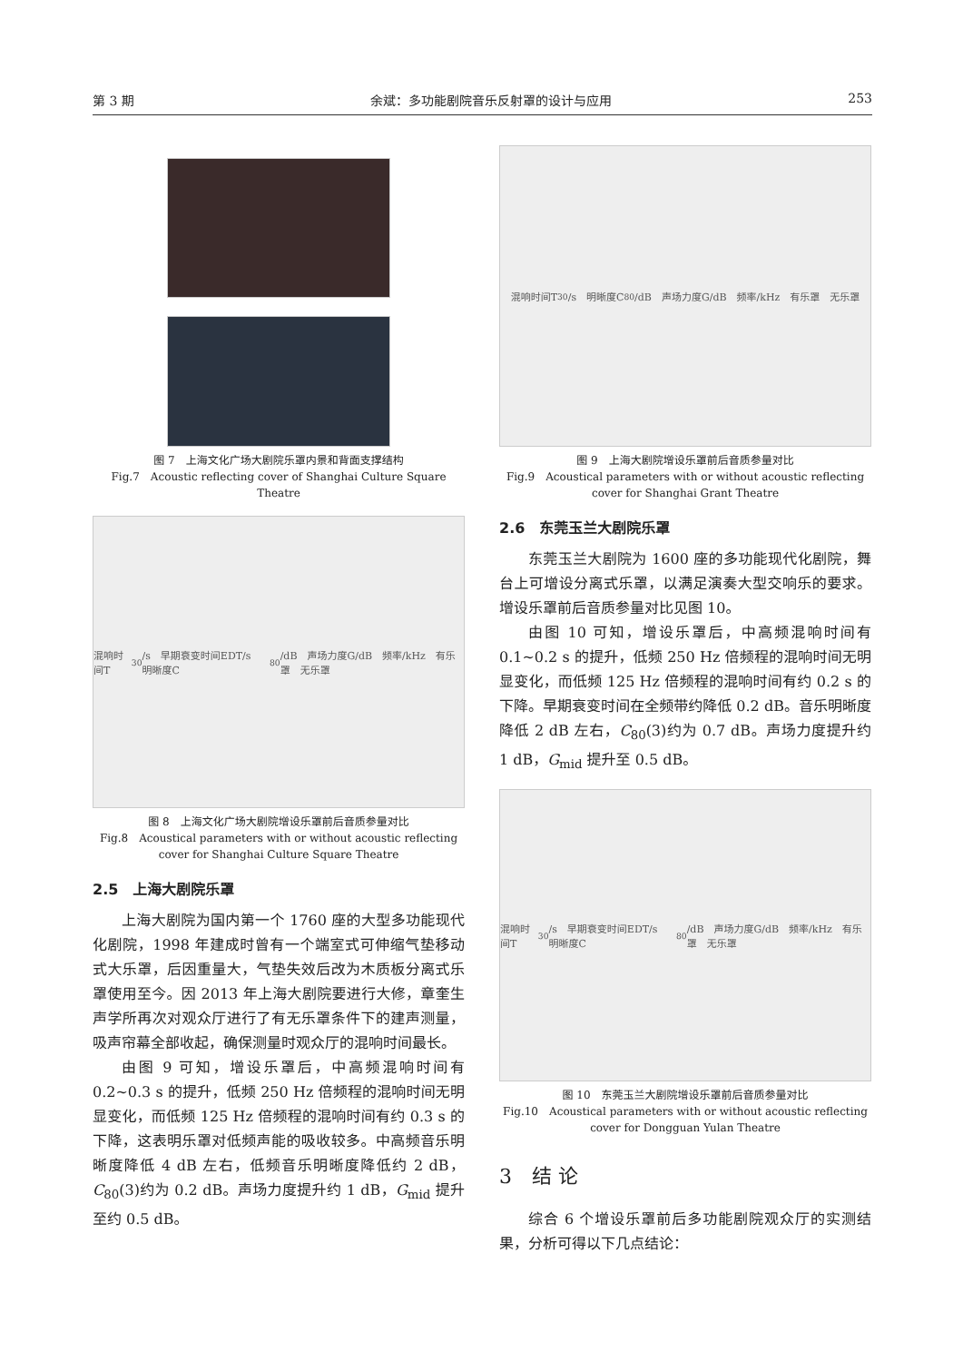第 3 期 余斌：多功能剧院音乐反射罩的设计与应用 253
图 7　上海文化广场大剧院乐罩内景和背面支撑结构
Fig.7　Acoustic reflecting cover of Shanghai Culture Square Theatre
混响时间T<sub>30</sub>/s　早期衰变时间EDT/s　明晰度C<sub>80</sub>/dB　声场力度G/dB　频率/kHz　有乐罩　无乐罩
图 8　上海文化广场大剧院增设乐罩前后音质参量对比
Fig.8　Acoustical parameters with or without acoustic reflecting cover for Shanghai Culture Square Theatre
2.5　上海大剧院乐罩
上海大剧院为国内第一个 1760 座的大型多功能现代化剧院，1998 年建成时曾有一个端室式可伸缩气垫移动式大乐罩，后因重量大，气垫失效后改为木质板分离式乐罩使用至今。因 2013 年上海大剧院要进行大修，章奎生声学所再次对观众厅进行了有无乐罩条件下的建声测量，吸声帘幕全部收起，确保测量时观众厅的混响时间最长。
由图 9 可知，增设乐罩后，中高频混响时间有 0.2~0.3 s 的提升，低频 250 Hz 倍频程的混响时间无明显变化，而低频 125 Hz 倍频程的混响时间有约 0.3 s 的下降，这表明乐罩对低频声能的吸收较多。中高频音乐明晰度降低 4 dB 左右，低频音乐明晰度降低约 2 dB，C<sub>80</sub>(3)约为 0.2 dB。声场力度提升约 1 dB，G<sub>mid</sub> 提升至约 0.5 dB。
混响时间T<sub>30</sub>/s　明晰度C<sub>80</sub>/dB　声场力度G/dB　频率/kHz　有乐罩　无乐罩
图 9　上海大剧院增设乐罩前后音质参量对比
Fig.9　Acoustical parameters with or without acoustic reflecting cover for Shanghai Grant Theatre
2.6　东莞玉兰大剧院乐罩
东莞玉兰大剧院为 1600 座的多功能现代化剧院，舞台上可增设分离式乐罩，以满足演奏大型交响乐的要求。增设乐罩前后音质参量对比见图 10。
由图 10 可知，增设乐罩后，中高频混响时间有 0.1~0.2 s 的提升，低频 250 Hz 倍频程的混响时间无明显变化，而低频 125 Hz 倍频程的混响时间有约 0.2 s 的下降。早期衰变时间在全频带约降低 0.2 dB。音乐明晰度降低 2 dB 左右，C<sub>80</sub>(3)约为 0.7 dB。声场力度提升约 1 dB，G<sub>mid</sub> 提升至 0.5 dB。
混响时间T<sub>30</sub>/s　早期衰变时间EDT/s　明晰度C<sub>80</sub>/dB　声场力度G/dB　频率/kHz　有乐罩　无乐罩
图 10　东莞玉兰大剧院增设乐罩前后音质参量对比
Fig.10　Acoustical parameters with or without acoustic reflecting cover for Dongguan Yulan Theatre
3　结 论
综合 6 个增设乐罩前后多功能剧院观众厅的实测结果，分析可得以下几点结论：